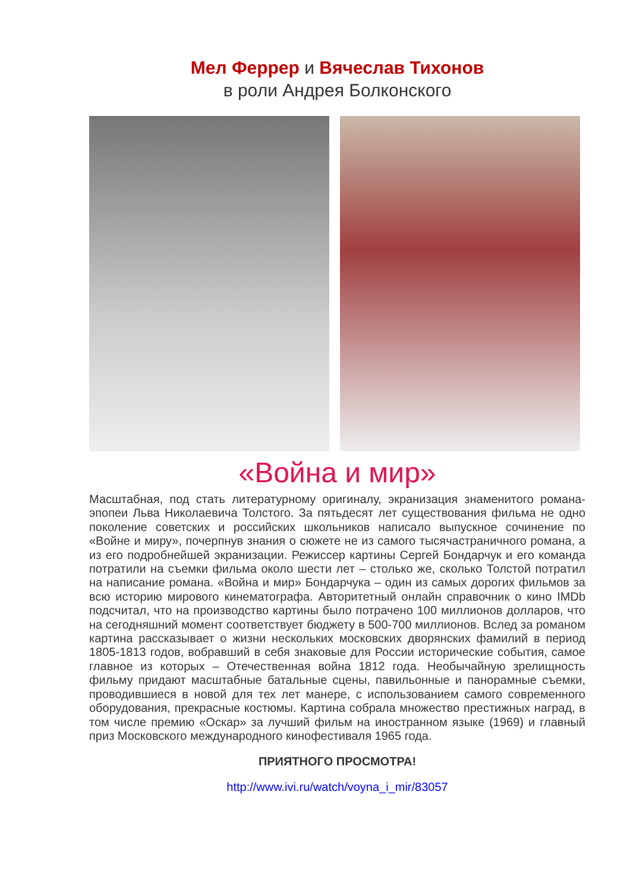Мел Феррер и Вячеслав Тихонов
в роли Андрея Болконского
«Война и мир»
Масштабная, под стать литературному оригиналу, экранизация знаменитого романа-эпопеи Льва Николаевича Толстого. За пятьдесят лет существования фильма не одно поколение советских и российских школьников написало выпускное сочинение по «Войне и миру», почерпнув знания о сюжете не из самого тысячастраничного романа, а из его подробнейшей экранизации. Режиссер картины Сергей Бондарчук и его команда потратили на съемки фильма около шести лет – столько же, сколько Толстой потратил на написание романа. «Война и мир» Бондарчука – один из самых дорогих фильмов за всю историю мирового кинематографа. Авторитетный онлайн справочник о кино IMDb подсчитал, что на производство картины было потрачено 100 миллионов долларов, что на сегодняшний момент соответствует бюджету в 500-700 миллионов. Вслед за романом картина рассказывает о жизни нескольких московских дворянских фамилий в период 1805-1813 годов, вобравший в себя знаковые для России исторические события, самое главное из которых – Отечественная война 1812 года. Необычайную зрелищность фильму придают масштабные батальные сцены, павильонные и панорамные съемки, проводившиеся в новой для тех лет манере, с использованием самого современного оборудования, прекрасные костюмы. Картина собрала множество престижных наград, в том числе премию «Оскар» за лучший фильм на иностранном языке (1969) и главный приз Московского международного кинофестиваля 1965 года.
ПРИЯТНОГО ПРОСМОТРА!
http://www.ivi.ru/watch/voyna_i_mir/83057